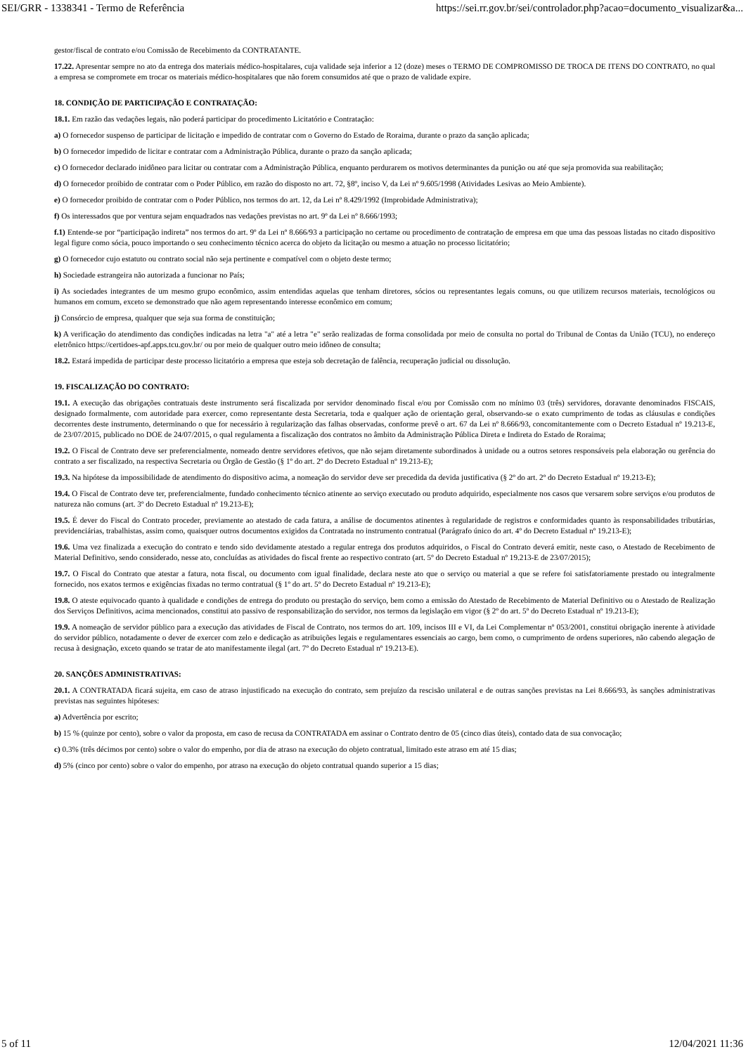SEI/GRR - 1338341 - Termo de Referência https://sei.rr.gov.br/sei/controlador.php?acao=documento_visualizar&a...
gestor/fiscal de contrato e/ou Comissão de Recebimento da CONTRATANTE.
17.22. Apresentar sempre no ato da entrega dos materiais médico-hospitalares, cuja validade seja inferior a 12 (doze) meses o TERMO DE COMPROMISSO DE TROCA DE ITENS DO CONTRATO, no qual a empresa se compromete em trocar os materiais médico-hospitalares que não forem consumidos até que o prazo de validade expire.
18. CONDIÇÃO DE PARTICIPAÇÃO E CONTRATAÇÃO:
18.1. Em razão das vedações legais, não poderá participar do procedimento Licitatório e Contratação:
a) O fornecedor suspenso de participar de licitação e impedido de contratar com o Governo do Estado de Roraima, durante o prazo da sanção aplicada;
b) O fornecedor impedido de licitar e contratar com a Administração Pública, durante o prazo da sanção aplicada;
c) O fornecedor declarado inidôneo para licitar ou contratar com a Administração Pública, enquanto perdurarem os motivos determinantes da punição ou até que seja promovida sua reabilitação;
d) O fornecedor proibido de contratar com o Poder Público, em razão do disposto no art. 72, §8º, inciso V, da Lei nº 9.605/1998 (Atividades Lesivas ao Meio Ambiente).
e) O fornecedor proibido de contratar com o Poder Público, nos termos do art. 12, da Lei nº 8.429/1992 (Improbidade Administrativa);
f) Os interessados que por ventura sejam enquadrados nas vedações previstas no art. 9º da Lei nº 8.666/1993;
f.1) Entende-se por “participação indireta” nos termos do art. 9º da Lei nº 8.666/93 a participação no certame ou procedimento de contratação de empresa em que uma das pessoas listadas no citado dispositivo legal figure como sócia, pouco importando o seu conhecimento técnico acerca do objeto da licitação ou mesmo a atuação no processo licitatório;
g) O fornecedor cujo estatuto ou contrato social não seja pertinente e compatível com o objeto deste termo;
h) Sociedade estrangeira não autorizada a funcionar no País;
i) As sociedades integrantes de um mesmo grupo econômico, assim entendidas aquelas que tenham diretores, sócios ou representantes legais comuns, ou que utilizem recursos materiais, tecnológicos ou humanos em comum, exceto se demonstrado que não agem representando interesse econômico em comum;
j) Consórcio de empresa, qualquer que seja sua forma de constituição;
k) A verificação do atendimento das condições indicadas na letra "a" até a letra "e" serão realizadas de forma consolidada por meio de consulta no portal do Tribunal de Contas da União (TCU), no endereço eletrônico https://certidoes-apf.apps.tcu.gov.br/ ou por meio de qualquer outro meio idôneo de consulta;
18.2. Estará impedida de participar deste processo licitatório a empresa que esteja sob decretação de falência, recuperação judicial ou dissolução.
19. FISCALIZAÇÃO DO CONTRATO:
19.1. A execução das obrigações contratuais deste instrumento será fiscalizada por servidor denominado fiscal e/ou por Comissão com no mínimo 03 (três) servidores, doravante denominados FISCAIS, designado formalmente, com autoridade para exercer, como representante desta Secretaria, toda e qualquer ação de orientação geral, observando-se o exato cumprimento de todas as cláusulas e condições decorrentes deste instrumento, determinando o que for necessário à regularização das falhas observadas, conforme prevê o art. 67 da Lei nº 8.666/93, concomitantemente com o Decreto Estadual nº 19.213-E, de 23/07/2015, publicado no DOE de 24/07/2015, o qual regulamenta a fiscalização dos contratos no âmbito da Administração Pública Direta e Indireta do Estado de Roraima;
19.2. O Fiscal de Contrato deve ser preferencialmente, nomeado dentre servidores efetivos, que não sejam diretamente subordinados à unidade ou a outros setores responsáveis pela elaboração ou gerência do contrato a ser fiscalizado, na respectiva Secretaria ou Órgão de Gestão (§ 1º do art. 2º do Decreto Estadual nº 19.213-E);
19.3. Na hipótese da impossibilidade de atendimento do dispositivo acima, a nomeação do servidor deve ser precedida da devida justificativa (§ 2º do art. 2º do Decreto Estadual nº 19.213-E);
19.4. O Fiscal de Contrato deve ter, preferencialmente, fundado conhecimento técnico atinente ao serviço executado ou produto adquirido, especialmente nos casos que versarem sobre serviços e/ou produtos de natureza não comuns (art. 3º do Decreto Estadual nº 19.213-E);
19.5. É dever do Fiscal do Contrato proceder, previamente ao atestado de cada fatura, a análise de documentos atinentes à regularidade de registros e conformidades quanto às responsabilidades tributárias, previdenciárias, trabalhistas, assim como, quaisquer outros documentos exigidos da Contratada no instrumento contratual (Parágrafo único do art. 4º do Decreto Estadual nº 19.213-E);
19.6. Uma vez finalizada a execução do contrato e tendo sido devidamente atestado a regular entrega dos produtos adquiridos, o Fiscal do Contrato deverá emitir, neste caso, o Atestado de Recebimento de Material Definitivo, sendo considerado, nesse ato, concluídas as atividades do fiscal frente ao respectivo contrato (art. 5º do Decreto Estadual nº 19.213-E de 23/07/2015);
19.7. O Fiscal do Contrato que atestar a fatura, nota fiscal, ou documento com igual finalidade, declara neste ato que o serviço ou material a que se refere foi satisfatoriamente prestado ou integralmente fornecido, nos exatos termos e exigências fixadas no termo contratual (§ 1º do art. 5º do Decreto Estadual nº 19.213-E);
19.8. O ateste equivocado quanto à qualidade e condições de entrega do produto ou prestação do serviço, bem como a emissão do Atestado de Recebimento de Material Definitivo ou o Atestado de Realização dos Serviços Definitivos, acima mencionados, constitui ato passivo de responsabilização do servidor, nos termos da legislação em vigor (§ 2º do art. 5º do Decreto Estadual nº 19.213-E);
19.9. A nomeação de servidor público para a execução das atividades de Fiscal de Contrato, nos termos do art. 109, incisos III e VI, da Lei Complementar nº 053/2001, constitui obrigação inerente à atividade do servidor público, notadamente o dever de exercer com zelo e dedicação as atribuições legais e regulamentares essenciais ao cargo, bem como, o cumprimento de ordens superiores, não cabendo alegação de recusa à designação, exceto quando se tratar de ato manifestamente ilegal (art. 7º do Decreto Estadual nº 19.213-E).
20. SANÇÕES ADMINISTRATIVAS:
20.1. A CONTRATADA ficará sujeita, em caso de atraso injustificado na execução do contrato, sem prejuízo da rescisão unilateral e de outras sanções previstas na Lei 8.666/93, às sanções administrativas previstas nas seguintes hipóteses:
a) Advertência por escrito;
b) 15 % (quinze por cento), sobre o valor da proposta, em caso de recusa da CONTRATADA em assinar o Contrato dentro de 05 (cinco dias úteis), contado data de sua convocação;
c) 0.3% (três décimos por cento) sobre o valor do empenho, por dia de atraso na execução do objeto contratual, limitado este atraso em até 15 dias;
d) 5% (cinco por cento) sobre o valor do empenho, por atraso na execução do objeto contratual quando superior a 15 dias;
5 of 11 12/04/2021 11:36